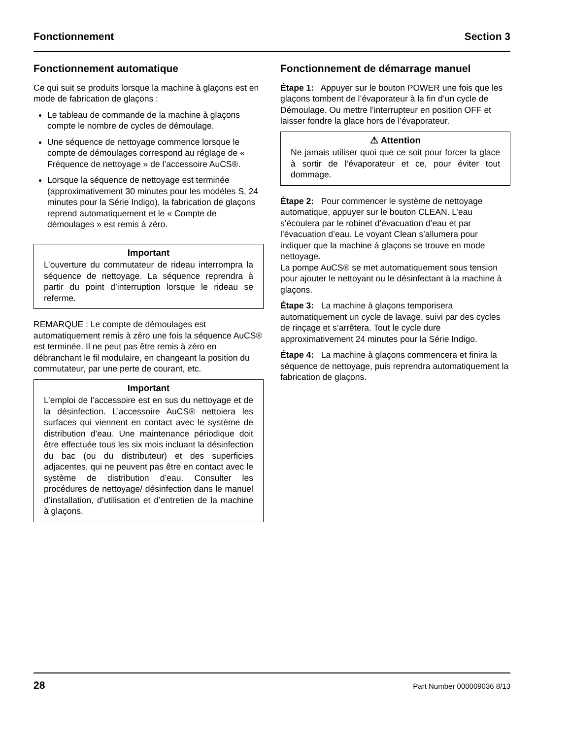Fonctionnement Section 3
Fonctionnement automatique
Ce qui suit se produits lorsque la machine à glaçons est en mode de fabrication de glaçons :
Le tableau de commande de la machine à glaçons compte le nombre de cycles de démoulage.
Une séquence de nettoyage commence lorsque le compte de démoulages correspond au réglage de « Fréquence de nettoyage » de l’accessoire AuCS®.
Lorsque la séquence de nettoyage est terminée (approximativement 30 minutes pour les modèles S, 24 minutes pour la Série Indigo), la fabrication de glaçons reprend automatiquement et le « Compte de démoulages » est remis à zéro.
Important
L’ouverture du commutateur de rideau interrompra la séquence de nettoyage. La séquence reprendra à partir du point d’interruption lorsque le rideau se referme.
REMARQUE : Le compte de démoulages est automatiquement remis à zéro une fois la séquence AuCS® est terminée. Il ne peut pas être remis à zéro en débranchant le fil modulaire, en changeant la position du commutateur, par une perte de courant, etc.
Important
L’emploi de l’accessoire est en sus du nettoyage et de la désinfection. L’accessoire AuCS® nettoiera les surfaces qui viennent en contact avec le système de distribution d’eau. Une maintenance périodique doit être effectuée tous les six mois incluant la désinfection du bac (ou du distributeur) et des superficies adjacentes, qui ne peuvent pas être en contact avec le système de distribution d’eau. Consulter les procédures de nettoyage/ désinfection dans le manuel d’installation, d’utilisation et d’entretien de la machine à glaçons.
Fonctionnement de démarrage manuel
Étape 1: Appuyer sur le bouton POWER une fois que les glaçons tombent de l’évaporateur à la fin d’un cycle de Démoulage. Ou mettre l’interrupteur en position OFF et laisser fondre la glace hors de l’évaporateur.
⚠ Attention
Ne jamais utiliser quoi que ce soit pour forcer la glace à sortir de l’évaporateur et ce, pour éviter tout dommage.
Étape 2: Pour commencer le système de nettoyage automatique, appuyer sur le bouton CLEAN. L’eau s’écoulera par le robinet d’évacuation d’eau et par l’évacuation d’eau. Le voyant Clean s’allumera pour indiquer que la machine à glaçons se trouve en mode nettoyage.
La pompe AuCS® se met automatiquement sous tension pour ajouter le nettoyant ou le désinfectant à la machine à glaçons.
Étape 3: La machine à glaçons temporisera automatiquement un cycle de lavage, suivi par des cycles de rinçage et s’arrêtera. Tout le cycle dure approximativement 24 minutes pour la Série Indigo.
Étape 4: La machine à glaçons commencera et finira la séquence de nettoyage, puis reprendra automatiquement la fabrication de glaçons.
28 Part Number 000009036 8/13